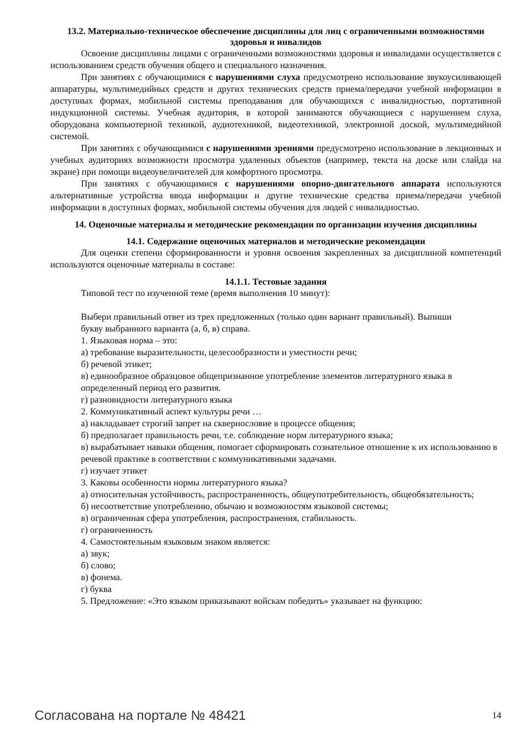13.2. Материально-техническое обеспечение дисциплины для лиц с ограниченными возможностями здоровья и инвалидов
Освоение дисциплины лицами с ограниченными возможностями здоровья и инвалидами осуществляется с использованием средств обучения общего и специального назначения.
При занятиях с обучающимися с нарушениями слуха предусмотрено использование звукоусиливающей аппаратуры, мультимедийных средств и других технических средств приема/передачи учебной информации в доступных формах, мобильной системы преподавания для обучающихся с инвалидностью, портативной индукционной системы. Учебная аудитория, в которой занимаются обучающиеся с нарушением слуха, оборудована компьютерной техникой, аудиотехникой, видеотехникой, электронной доской, мультимедийной системой.
При занятиях с обучающимися с нарушениями зрениями предусмотрено использование в лекционных и учебных аудиториях возможности просмотра удаленных объектов (например, текста на доске или слайда на экране) при помощи видеоувеличителей для комфортного просмотра.
При занятиях с обучающимися с нарушениями опорно-двигательного аппарата используются альтернативные устройства ввода информации и другие технические средства приема/передачи учебной информации в доступных формах, мобильной системы обучения для людей с инвалидностью.
14. Оценочные материалы и методические рекомендации по организации изучения дисциплины
14.1. Содержание оценочных материалов и методические рекомендации
Для оценки степени сформированности и уровня освоения закрепленных за дисциплиной компетенций используются оценочные материалы в составе:
14.1.1. Тестовые задания
Типовой тест по изученной теме (время выполнения 10 минут):
Выбери правильный ответ из трех предложенных (только один вариант правильный). Выпиши
букву выбранного варианта (а, б, в) справа.
1. Языковая норма – это:
а) требование выразительности, целесообразности и уместности речи;
б) речевой этикет;
в) единообразное образцовое общепризнанное употребление элементов литературного языка в
определенный период его развития.
г) разновидности литературного языка
2. Коммуникативный аспект культуры речи …
а) накладывает строгий запрет на сквернословие в процессе общения;
б) предполагает правильность речи, т.е. соблюдение норм литературного языка;
в) вырабатывает навыки общения, помогает сформировать сознательное отношение к их использованию в речевой практике в соответствии с коммуникативными задачами.
г) изучает этикет
3. Каковы особенности нормы литературного языка?
а) относительная устойчивость, распространенность, общеупотребительность, общеобязательность;
б) несоответствие употреблению, обычаю и возможностям языковой системы;
в) ограниченная сфера употребления, распространения, стабильность.
г) ограниченность
4. Самостоятельным языковым знаком является:
а) звук;
б) слово;
в) фонема.
г) буква
5. Предложение: «Это языком приказывают войскам победить» указывает на функцию:
Согласована на портале № 48421 14